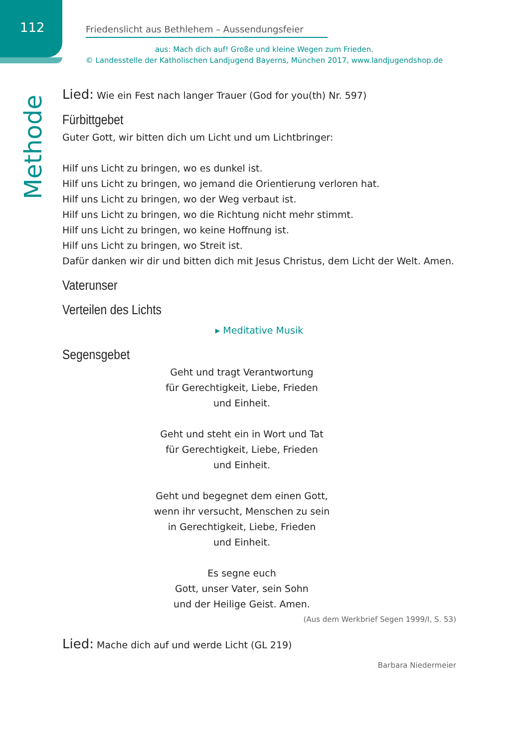112
Friedenslicht aus Bethlehem – Aussendungsfeier
aus: Mach dich auf! Große und kleine Wegen zum Frieden.
© Landesstelle der Katholischen Landjugend Bayerns, München 2017, www.landjugendshop.de
Methode
Lied: Wie ein Fest nach langer Trauer (God for you(th) Nr. 597)
Fürbittgebet
Guter Gott, wir bitten dich um Licht und um Lichtbringer:
Hilf uns Licht zu bringen, wo es dunkel ist.
Hilf uns Licht zu bringen, wo jemand die Orientierung verloren hat.
Hilf uns Licht zu bringen, wo der Weg verbaut ist.
Hilf uns Licht zu bringen, wo die Richtung nicht mehr stimmt.
Hilf uns Licht zu bringen, wo keine Hoffnung ist.
Hilf uns Licht zu bringen, wo Streit ist.
Dafür danken wir dir und bitten dich mit Jesus Christus, dem Licht der Welt. Amen.
Vaterunser
Verteilen des Lichts
▸ Meditative Musik
Segensgebet
Geht und tragt Verantwortung
für Gerechtigkeit, Liebe, Frieden
und Einheit.
Geht und steht ein in Wort und Tat
für Gerechtigkeit, Liebe, Frieden
und Einheit.
Geht und begegnet dem einen Gott,
wenn ihr versucht, Menschen zu sein
in Gerechtigkeit, Liebe, Frieden
und Einheit.
Es segne euch
Gott, unser Vater, sein Sohn
und der Heilige Geist. Amen.
(Aus dem Werkbrief Segen 1999/I, S. 53)
Lied: Mache dich auf und werde Licht (GL 219)
Barbara Niedermeier